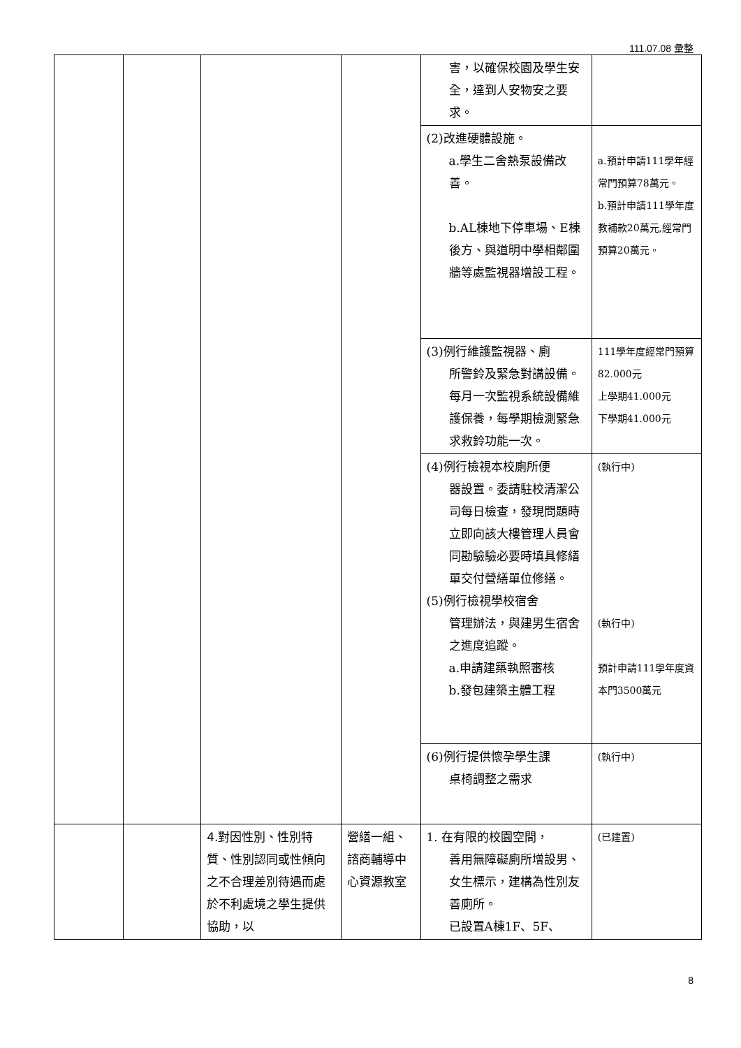111.07.08 彙整
| | | | | 害，以確保校園及學生安全，達到人安物安之要求。 | |
| | | | | (2)改進硬體設施。 a.學生二舍熱泵設備改善。 b.AL棟地下停車場、E棟後方、與道明中學相鄰圍牆等處監視器增設工程。 | a.預計申請111學年經常門預算78萬元。 b.預計申請111學年度教補款20萬元,經常門預算20萬元。 |
| | | | | (3)例行維護監視器、廁 所警鈴及緊急對講設備。每月一次監視系統設備維護保養，每學期檢測緊急求救鈴功能一次。 | 111學年度經常門預算 82.000元 上學期41.000元 下學期41.000元 |
| | | | | (4)例行檢視本校廁所便 器設置。委請駐校清潔公司每日檢查，發現問題時立即向該大樓管理人員會同勘驗驗必要時填具修繕單交付營繕單位修繕。 (5)例行檢視學校宿舍 管理辦法，與建男生宿舍之進度追蹤。 a.申請建築執照審核 b.發包建築主體工程 | (執行中) (執行中) 預計申請111學年度資本門3500萬元 |
| | | | | (6)例行提供懷孕學生課 桌椅調整之需求 | (執行中) |
| | | 4.對因性別、性別特質、性別認同或性傾向之不合理差別待遇而處於不利處境之學生提供協助，以 | 營繕一組、 諮商輔導中心資源教室 | 1. 在有限的校園空間， 善用無障礙廁所增設男、女生標示，建構為性別友善廁所。 已設置A棟1F、5F、 | (已建置) |
8